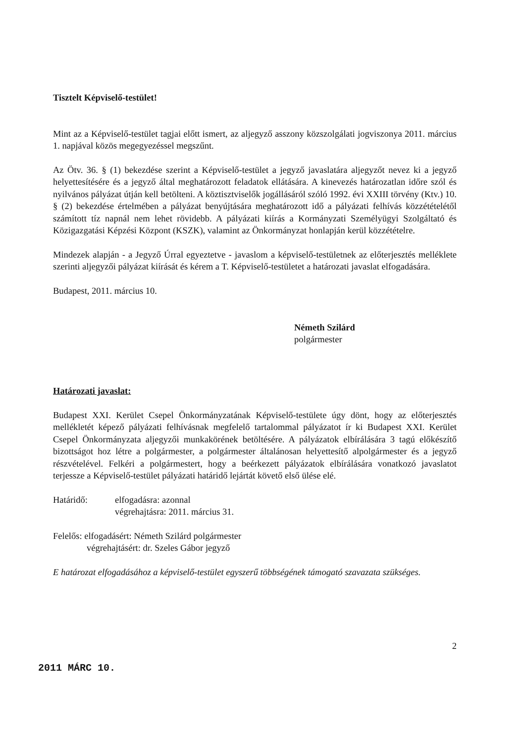Tisztelt Képviselő-testület!
Mint az a Képviselő-testület tagjai előtt ismert, az aljegyző asszony közszolgálati jogviszonya 2011. március 1. napjával közös megegyezéssel megszűnt.
Az Ötv. 36. § (1) bekezdése szerint a Képviselő-testület a jegyző javaslatára aljegyzőt nevez ki a jegyző helyettesítésére és a jegyző által meghatározott feladatok ellátására. A kinevezés határozatlan időre szól és nyilvános pályázat útján kell betölteni. A köztisztviselők jogállásáról szóló 1992. évi XXIII törvény (Ktv.) 10. § (2) bekezdése értelmében a pályázat benyújtására meghatározott idő a pályázati felhívás közzétételétől számított tíz napnál nem lehet rövidebb. A pályázati kiírás a Kormányzati Személyügyi Szolgáltató és Közigazgatási Képzési Központ (KSZK), valamint az Önkormányzat honlapján kerül közzétételre.
Mindezek alapján - a Jegyző Úrral egyeztetve - javaslom a képviselő-testületnek az előterjesztés melléklete szerinti aljegyzői pályázat kiírását és kérem a T. Képviselő-testületet a határozati javaslat elfogadására.
Budapest, 2011. március 10.
Németh Szilárd
polgármester
Határozati javaslat:
Budapest XXI. Kerület Csepel Önkormányzatának Képviselő-testülete úgy dönt, hogy az előterjesztés mellékletét képező pályázati felhívásnak megfelelő tartalommal pályázatot ír ki Budapest XXI. Kerület Csepel Önkormányzata aljegyzői munkakörének betöltésére. A pályázatok elbírálására 3 tagú előkészítő bizottságot hoz létre a polgármester, a polgármester általánosan helyettesítő alpolgármester és a jegyző részvételével. Felkéri a polgármestert, hogy a beérkezett pályázatok elbírálására vonatkozó javaslatot terjessze a Képviselő-testület pályázati határidő lejártát követő első ülése elé.
Határidő: elfogadásra: azonnal
végrehajtásra: 2011. március 31.
Felelős: elfogadásért: Németh Szilárd polgármester
végrehajtásért: dr. Szeles Gábor jegyző
E határozat elfogadásához a képviselő-testület egyszerű többségének támogató szavazata szükséges.
2
2011 MÁRC 10.